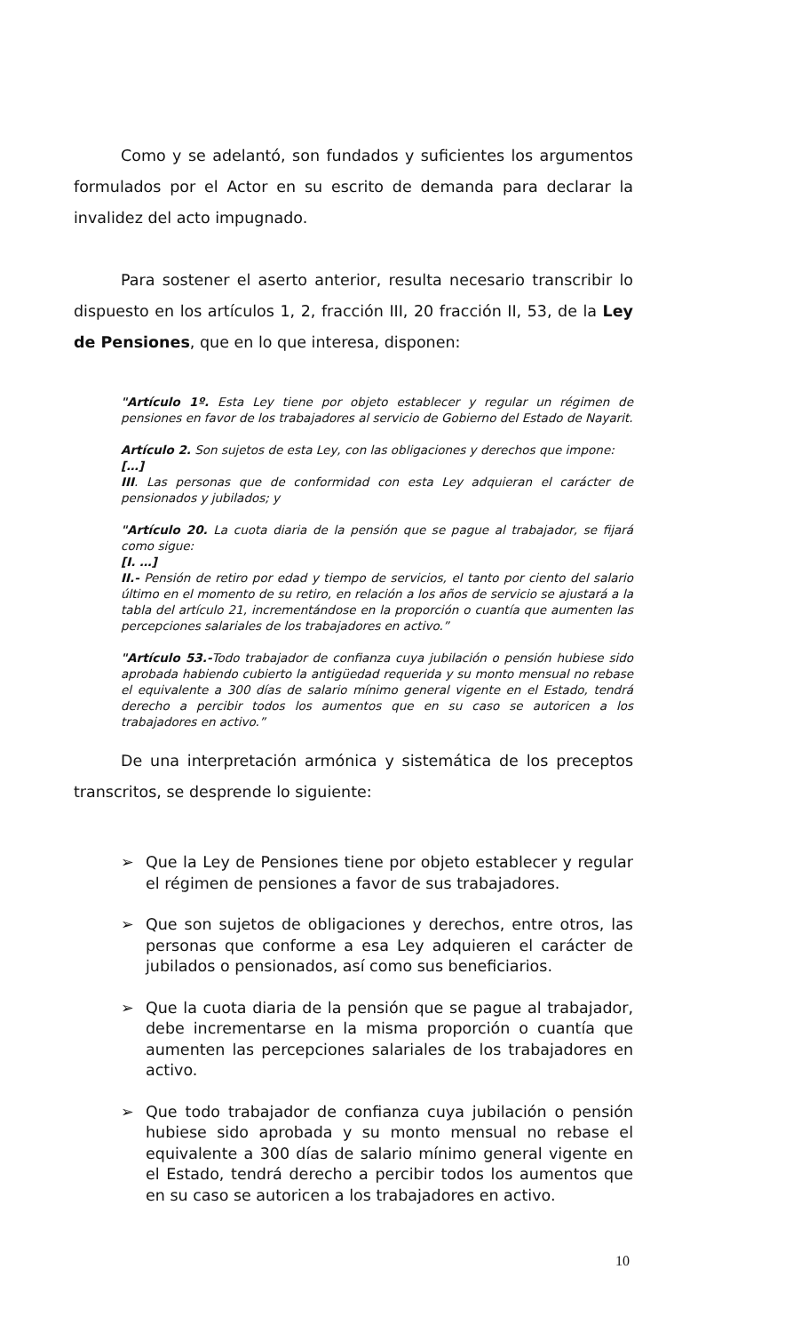Como y se adelantó, son fundados y suficientes los argumentos formulados por el Actor en su escrito de demanda para declarar la invalidez del acto impugnado.
Para sostener el aserto anterior, resulta necesario transcribir lo dispuesto en los artículos 1, 2, fracción III, 20 fracción II, 53, de la Ley de Pensiones, que en lo que interesa, disponen:
"Artículo 1º. Esta Ley tiene por objeto establecer y regular un régimen de pensiones en favor de los trabajadores al servicio de Gobierno del Estado de Nayarit.
Artículo 2. Son sujetos de esta Ley, con las obligaciones y derechos que impone:
[…]
III. Las personas que de conformidad con esta Ley adquieran el carácter de pensionados y jubilados; y
"Artículo 20. La cuota diaria de la pensión que se pague al trabajador, se fijará como sigue:
[I. …]
II.- Pensión de retiro por edad y tiempo de servicios, el tanto por ciento del salario último en el momento de su retiro, en relación a los años de servicio se ajustará a la tabla del artículo 21, incrementándose en la proporción o cuantía que aumenten las percepciones salariales de los trabajadores en activo.”
"Artículo 53.-Todo trabajador de confianza cuya jubilación o pensión hubiese sido aprobada habiendo cubierto la antigüedad requerida y su monto mensual no rebase el equivalente a 300 días de salario mínimo general vigente en el Estado, tendrá derecho a percibir todos los aumentos que en su caso se autoricen a los trabajadores en activo.”
De una interpretación armónica y sistemática de los preceptos transcritos, se desprende lo siguiente:
➢ Que la Ley de Pensiones tiene por objeto establecer y regular el régimen de pensiones a favor de sus trabajadores.
➢ Que son sujetos de obligaciones y derechos, entre otros, las personas que conforme a esa Ley adquieren el carácter de jubilados o pensionados, así como sus beneficiarios.
➢ Que la cuota diaria de la pensión que se pague al trabajador, debe incrementarse en la misma proporción o cuantía que aumenten las percepciones salariales de los trabajadores en activo.
➢ Que todo trabajador de confianza cuya jubilación o pensión hubiese sido aprobada y su monto mensual no rebase el equivalente a 300 días de salario mínimo general vigente en el Estado, tendrá derecho a percibir todos los aumentos que en su caso se autoricen a los trabajadores en activo.
10